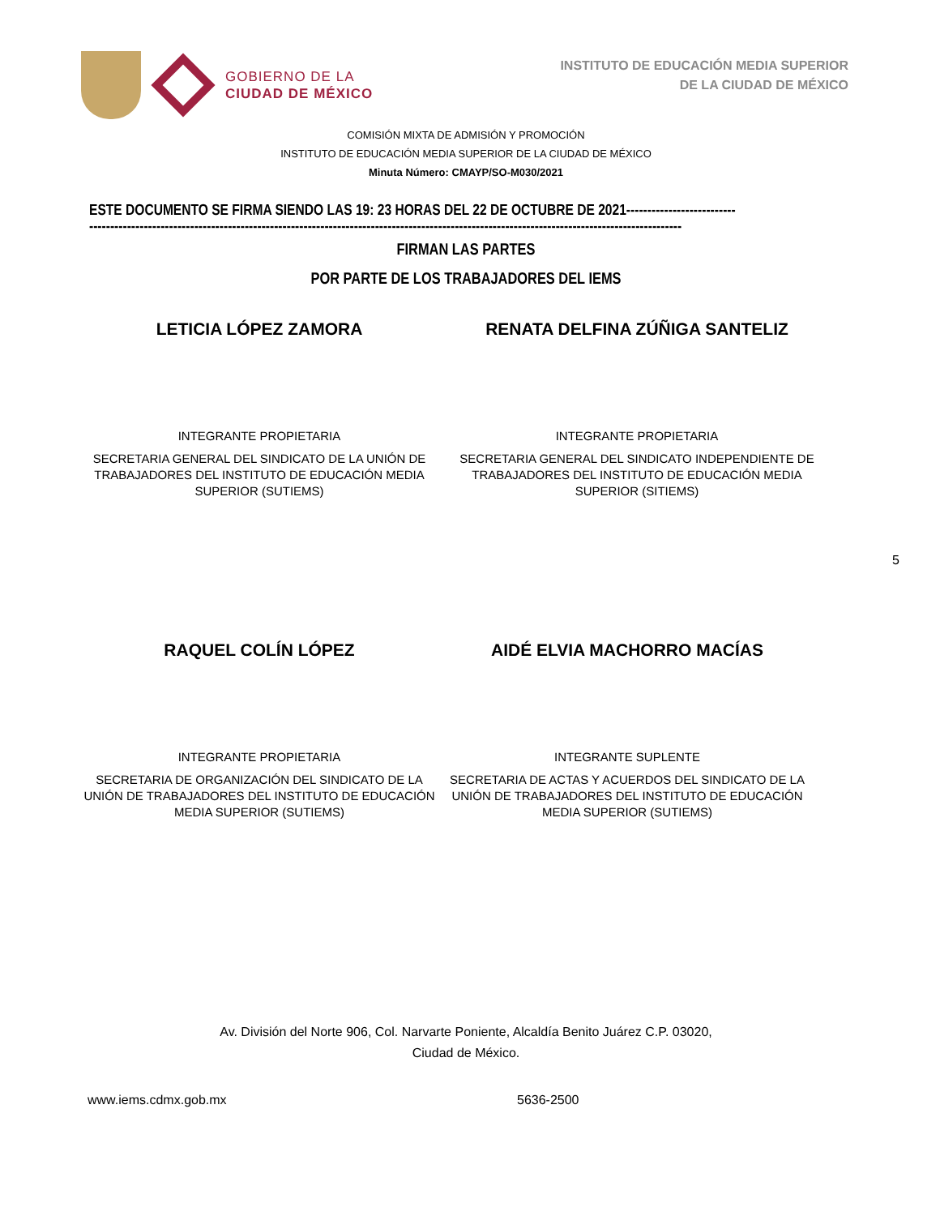GOBIERNO DE LA
CIUDAD DE MÉXICO
INSTITUTO DE EDUCACIÓN MEDIA SUPERIOR
DE LA CIUDAD DE MÉXICO
COMISIÓN MIXTA DE ADMISIÓN Y PROMOCIÓN
INSTITUTO DE EDUCACIÓN MEDIA SUPERIOR DE LA CIUDAD DE MÉXICO
Minuta Número: CMAYP/SO-M030/2021
ESTE DOCUMENTO SE FIRMA SIENDO LAS 19: 23 HORAS DEL 22 DE OCTUBRE DE 2021--------------------------
---------------------------------------------------------------------------------------------------------------------------------------------
FIRMAN LAS PARTES
POR PARTE DE LOS TRABAJADORES DEL IEMS
LETICIA LÓPEZ ZAMORA
INTEGRANTE PROPIETARIA
SECRETARIA GENERAL DEL SINDICATO DE LA UNIÓN DE TRABAJADORES DEL INSTITUTO DE EDUCACIÓN MEDIA SUPERIOR (SUTIEMS)
RENATA DELFINA ZÚÑIGA SANTELIZ
INTEGRANTE PROPIETARIA
SECRETARIA GENERAL DEL SINDICATO INDEPENDIENTE DE TRABAJADORES DEL INSTITUTO DE EDUCACIÓN MEDIA SUPERIOR (SITIEMS)
5
RAQUEL COLÍN LÓPEZ
INTEGRANTE PROPIETARIA
SECRETARIA DE ORGANIZACIÓN DEL SINDICATO DE LA UNIÓN DE TRABAJADORES DEL INSTITUTO DE EDUCACIÓN MEDIA SUPERIOR (SUTIEMS)
AIDÉ ELVIA MACHORRO MACÍAS
INTEGRANTE SUPLENTE
SECRETARIA DE ACTAS Y ACUERDOS DEL SINDICATO DE LA UNIÓN DE TRABAJADORES DEL INSTITUTO DE EDUCACIÓN MEDIA SUPERIOR (SUTIEMS)
Av. División del Norte 906, Col. Narvarte Poniente, Alcaldía Benito Juárez C.P. 03020,
Ciudad de México.
www.iems.cdmx.gob.mx 5636-2500